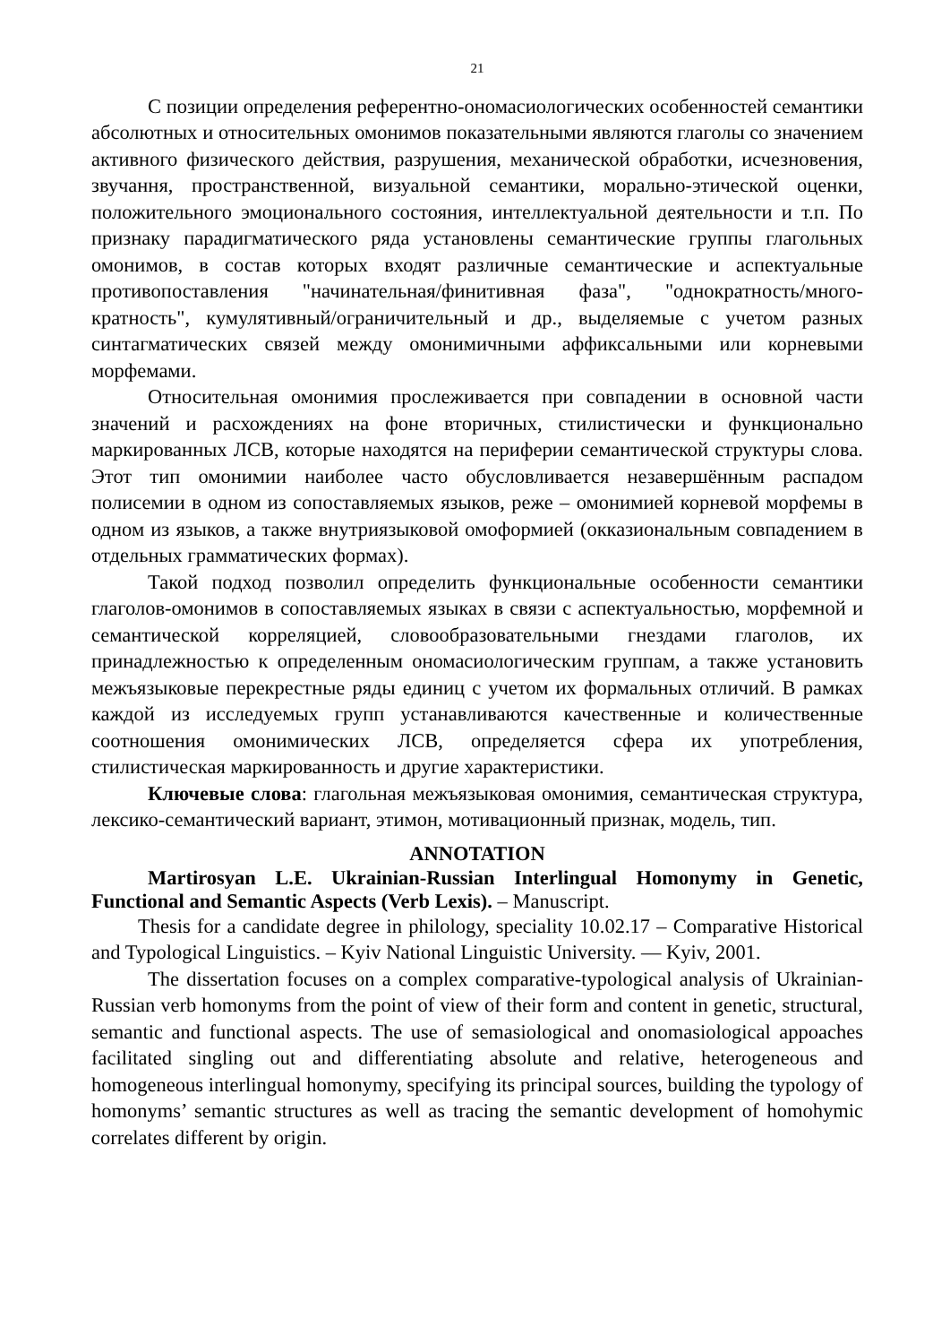21
С позиции определения референтно-ономасиологических особенностей семантики абсолютных и относительных омонимов показательными являются глаголы со значением активного физического действия, разрушения, механической обработки, исчезновения, звучання, пространственной, визуальной семантики, морально-этической оценки, положительного эмоционального состояния, интеллектуальной деятельности и т.п. По признаку парадигматического ряда установлены семантические группы глагольных омонимов, в состав которых входят различные семантические и аспектуальные противопоставления "начинательная/финитивная фаза", "однократность/много-кратность", кумулятивный/ограничительный и др., выделяемые с учетом разных синтагматических связей между омонимичными аффиксальными или корневыми морфемами.
Относительная омонимия прослеживается при совпадении в основной части значений и расхождениях на фоне вторичных, стилистически и функционально маркированных ЛСВ, которые находятся на периферии семантической структуры слова. Этот тип омонимии наиболее часто обусловливается незавершённым распадом полисемии в одном из сопоставляемых языков, реже – омонимией корневой морфемы в одном из языков, а также внутриязыковой омоформией (окказиональным совпадением в отдельных грамматических формах).
Такой подход позволил определить функциональные особенности семантики глаголов-омонимов в сопоставляемых языках в связи с аспектуальностью, морфемной и семантической корреляцией, словообразовательными гнездами глаголов, их принадлежностью к определенным ономасиологическим группам, а также установить межъязыковые перекрестные ряды единиц с учетом их формальных отличий. В рамках каждой из исследуемых групп устанавливаются качественные и количественные соотношения омонимических ЛСВ, определяется сфера их употребления, стилистическая маркированность и другие характеристики.
Ключевые слова: глагольная межъязыковая омонимия, семантическая структура, лексико-семантический вариант, этимон, мотивационный признак, модель, тип.
ANNOTATION
Martirosyan L.E. Ukrainian-Russian Interlingual Homonymy in Genetic, Functional and Semantic Aspects (Verb Lexis). – Manuscript.
Thesis for a candidate degree in philology, speciality 10.02.17 – Comparative Historical and Typological Linguistics. – Kyiv National Linguistic University. — Kyiv, 2001.
The dissertation focuses on a complex comparative-typological analysis of Ukrainian-Russian verb homonyms from the point of view of their form and content in genetic, structural, semantic and functional aspects. The use of semasiological and onomasiological appoaches facilitated singling out and differentiating absolute and relative, heterogeneous and homogeneous interlingual homonymy, specifying its principal sources, building the typology of homonyms’ semantic structures as well as tracing the semantic development of homohymic correlates different by origin.